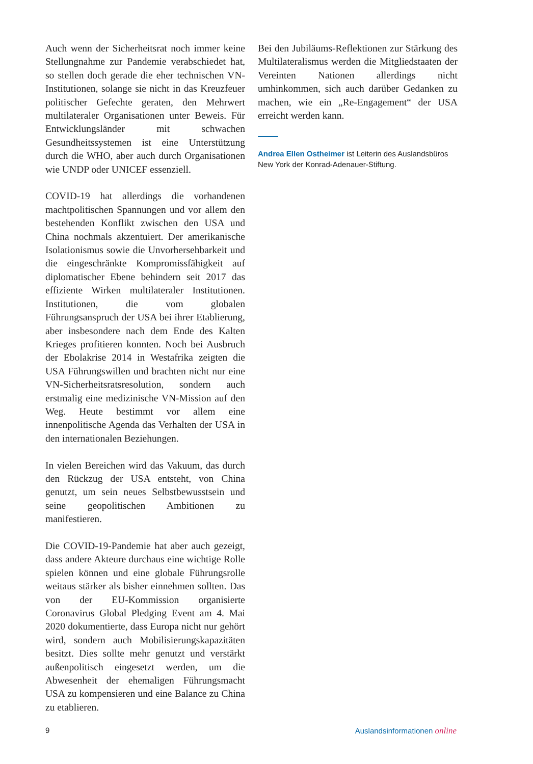Auch wenn der Sicherheitsrat noch immer keine Stellungnahme zur Pandemie verabschiedet hat, so stellen doch gerade die eher technischen VN-Institutionen, solange sie nicht in das Kreuzfeuer politischer Gefechte geraten, den Mehrwert multilateraler Organisationen unter Beweis. Für Entwicklungsländer mit schwachen Gesundheitssystemen ist eine Unterstützung durch die WHO, aber auch durch Organisationen wie UNDP oder UNICEF essenziell.
COVID-19 hat allerdings die vorhandenen machtpolitischen Spannungen und vor allem den bestehenden Konflikt zwischen den USA und China nochmals akzentuiert. Der amerikanische Isolationismus sowie die Unvorhersehbarkeit und die eingeschränkte Kompromissfähigkeit auf diplomatischer Ebene behindern seit 2017 das effiziente Wirken multilateraler Institutionen. Institutionen, die vom globalen Führungsanspruch der USA bei ihrer Etablierung, aber insbesondere nach dem Ende des Kalten Krieges profitieren konnten. Noch bei Ausbruch der Ebolakrise 2014 in Westafrika zeigten die USA Führungswillen und brachten nicht nur eine VN-Sicherheitsratsresolution, sondern auch erstmalig eine medizinische VN-Mission auf den Weg. Heute bestimmt vor allem eine innenpolitische Agenda das Verhalten der USA in den internationalen Beziehungen.
In vielen Bereichen wird das Vakuum, das durch den Rückzug der USA entsteht, von China genutzt, um sein neues Selbstbewusstsein und seine geopolitischen Ambitionen zu manifestieren.
Die COVID-19-Pandemie hat aber auch gezeigt, dass andere Akteure durchaus eine wichtige Rolle spielen können und eine globale Führungsrolle weitaus stärker als bisher einnehmen sollten. Das von der EU-Kommission organisierte Coronavirus Global Pledging Event am 4. Mai 2020 dokumentierte, dass Europa nicht nur gehört wird, sondern auch Mobilisierungskapazitäten besitzt. Dies sollte mehr genutzt und verstärkt außenpolitisch eingesetzt werden, um die Abwesenheit der ehemaligen Führungsmacht USA zu kompensieren und eine Balance zu China zu etablieren.
Bei den Jubiläums-Reflektionen zur Stärkung des Multilateralismus werden die Mitgliedstaaten der Vereinten Nationen allerdings nicht umhinkommen, sich auch darüber Gedanken zu machen, wie ein „Re-Engagement“ der USA erreicht werden kann.
Andrea Ellen Ostheimer ist Leiterin des Auslandsbüros New York der Konrad-Adenauer-Stiftung.
9 Auslandsinformationen online